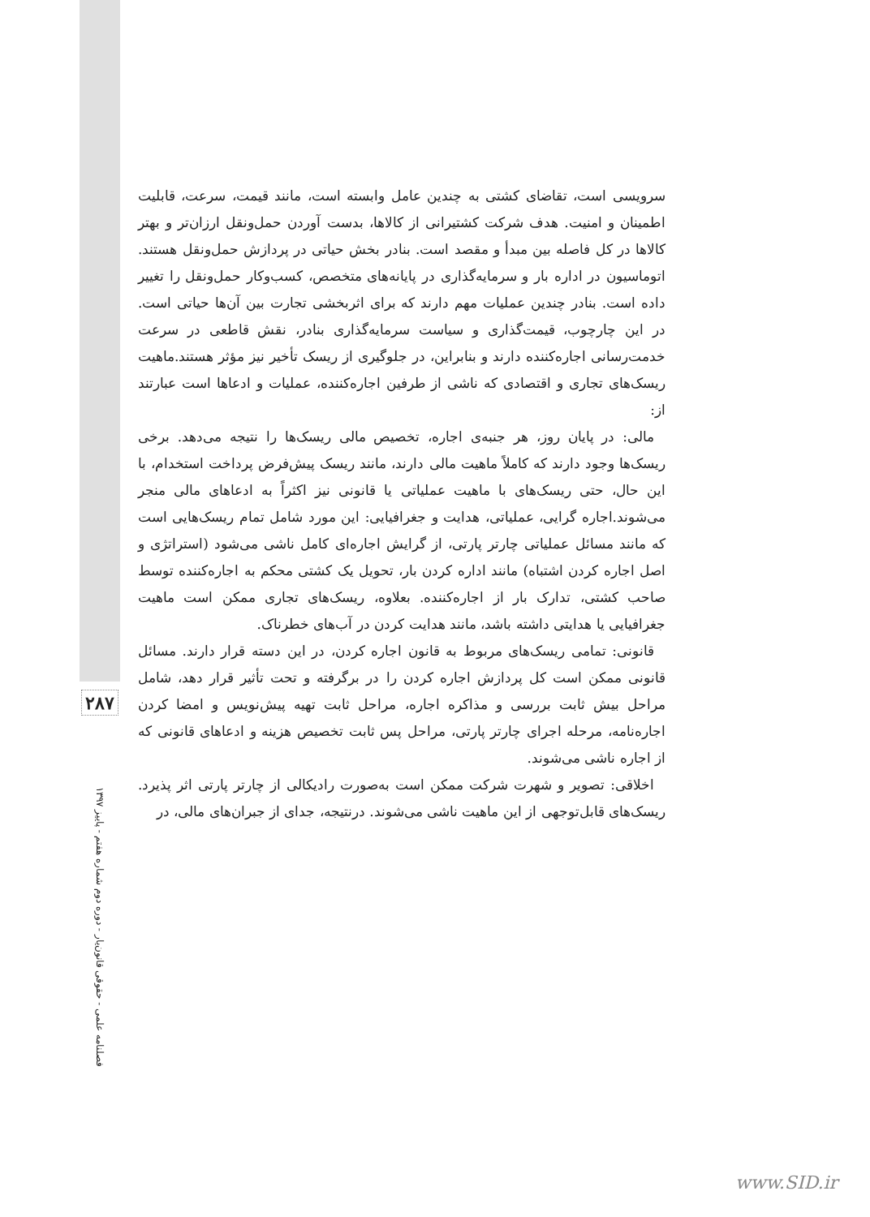۲۸۷
فصلنامه علمی - حقوقی قانون‌یار - دوره دوم شماره هفتم - پاییز ۱۳۹۷
سرویسی است، تقاضای کشتی به چندین عامل وابسته است، مانند قیمت، سرعت، قابلیت اطمینان و امنیت. هدف شرکت کشتیرانی از کالاها، بدست آوردن حمل‌ونقل ارزان‌تر و بهتر کالاها در کل فاصله بین مبدأ و مقصد است. بنادر بخش حیاتی در پردازش حمل‌ونقل هستند. اتوماسیون در اداره بار و سرمایه‌گذاری در پایانه‌های متخصص، کسب‌وکار حمل‌ونقل را تغییر داده است. بنادر چندین عملیات مهم دارند که برای اثربخشی تجارت بین آن‌ها حیاتی است. در این چارچوب، قیمت‌گذاری و سیاست سرمایه‌گذاری بنادر، نقش قاطعی در سرعت خدمت‌رسانی اجاره‌کننده دارند و بنابراین، در جلوگیری از ریسک تأخیر نیز مؤثر هستند.ماهیت ریسک‌های تجاری و اقتصادی که ناشی از طرفین اجاره‌کننده، عملیات و ادعاها است عبارتند از:
مالی: در پایان روز، هر جنبه‌ی اجاره، تخصیص مالی ریسک‌ها را نتیجه می‌دهد. برخی ریسک‌ها وجود دارند که کاملاً ماهیت مالی دارند، مانند ریسک پیش‌فرض پرداخت استخدام، با این حال، حتی ریسک‌های با ماهیت عملیاتی یا قانونی نیز اکثراً به ادعاهای مالی منجر می‌شوند.اجاره گرایی، عملیاتی، هدایت و جغرافیایی: این مورد شامل تمام ریسک‌هایی است که مانند مسائل عملیاتی چارتر پارتی، از گرایش اجاره‌ای کامل ناشی می‌شود (استراتژی و اصل اجاره کردن اشتباه) مانند اداره کردن بار، تحویل یک کشتی محکم به اجاره‌کننده توسط صاحب کشتی، تدارک بار از اجاره‌کننده. بعلاوه، ریسک‌های تجاری ممکن است ماهیت جغرافیایی یا هدایتی داشته باشد، مانند هدایت کردن در آب‌های خطرناک.
قانونی: تمامی ریسک‌های مربوط به قانون اجاره کردن، در این دسته قرار دارند. مسائل قانونی ممکن است کل پردازش اجاره کردن را در برگرفته و تحت تأثیر قرار دهد، شامل مراحل بیش ثابت بررسی و مذاکره اجاره، مراحل ثابت تهیه پیش‌نویس و امضا کردن اجاره‌نامه، مرحله اجرای چارتر پارتی، مراحل پس ثابت تخصیص هزینه و ادعاهای قانونی که از اجاره ناشی می‌شوند.
اخلاقی: تصویر و شهرت شرکت ممکن است به‌صورت رادیکالی از چارتر پارتی اثر پذیرد. ریسک‌های قابل‌توجهی از این ماهیت ناشی می‌شوند. درنتیجه، جدای از جبران‌های مالی، در
www.SID.ir